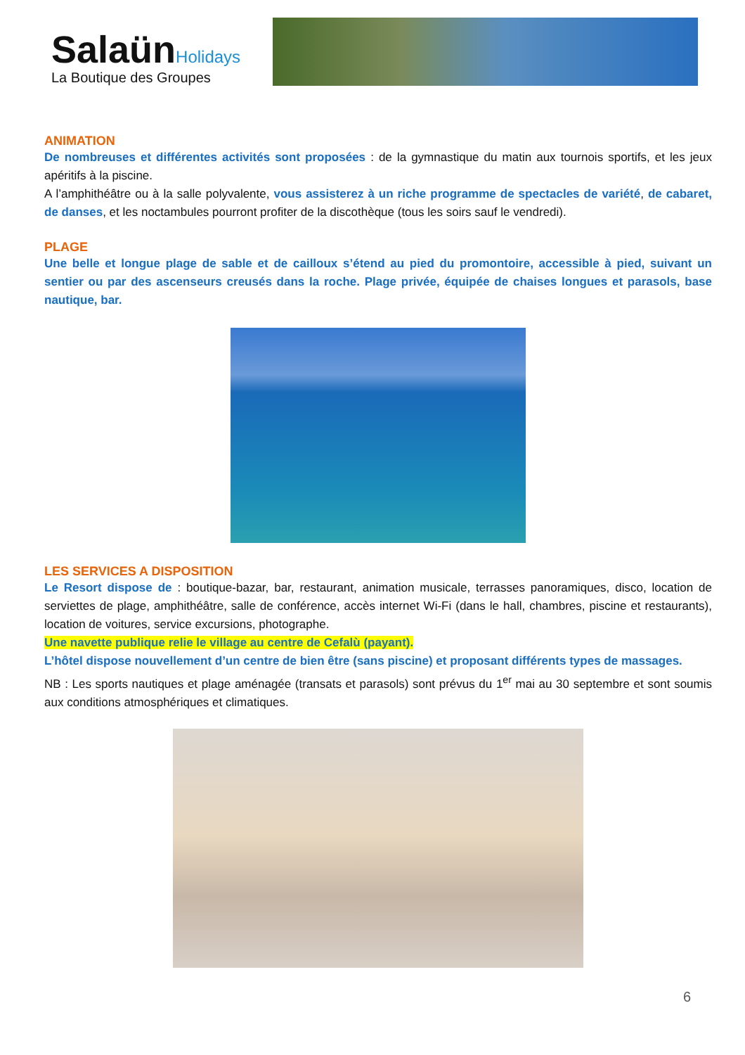SalaünHolidays
La Boutique des Groupes
ANIMATION
De nombreuses et différentes activités sont proposées : de la gymnastique du matin aux tournois sportifs, et les jeux apéritifs à la piscine.
A l’amphithéâtre ou à la salle polyvalente, vous assisterez à un riche programme de spectacles de variété, de cabaret, de danses, et les noctambules pourront profiter de la discothèque (tous les soirs sauf le vendredi).
PLAGE
Une belle et longue plage de sable et de cailloux s’étend au pied du promontoire, accessible à pied, suivant un sentier ou par des ascenseurs creusés dans la roche. Plage privée, équipée de chaises longues et parasols, base nautique, bar.
LES SERVICES A DISPOSITION
Le Resort dispose de : boutique-bazar, bar, restaurant, animation musicale, terrasses panoramiques, disco, location de serviettes de plage, amphithéâtre, salle de conférence, accès internet Wi-Fi (dans le hall, chambres, piscine et restaurants), location de voitures, service excursions, photographe.
Une navette publique relie le village au centre de Cefalù (payant).
L’hôtel dispose nouvellement d’un centre de bien être (sans piscine) et proposant différents types de massages.
NB : Les sports nautiques et plage aménagée (transats et parasols) sont prévus du 1<sup>er</sup> mai au 30 septembre et sont soumis aux conditions atmosphériques et climatiques.
6